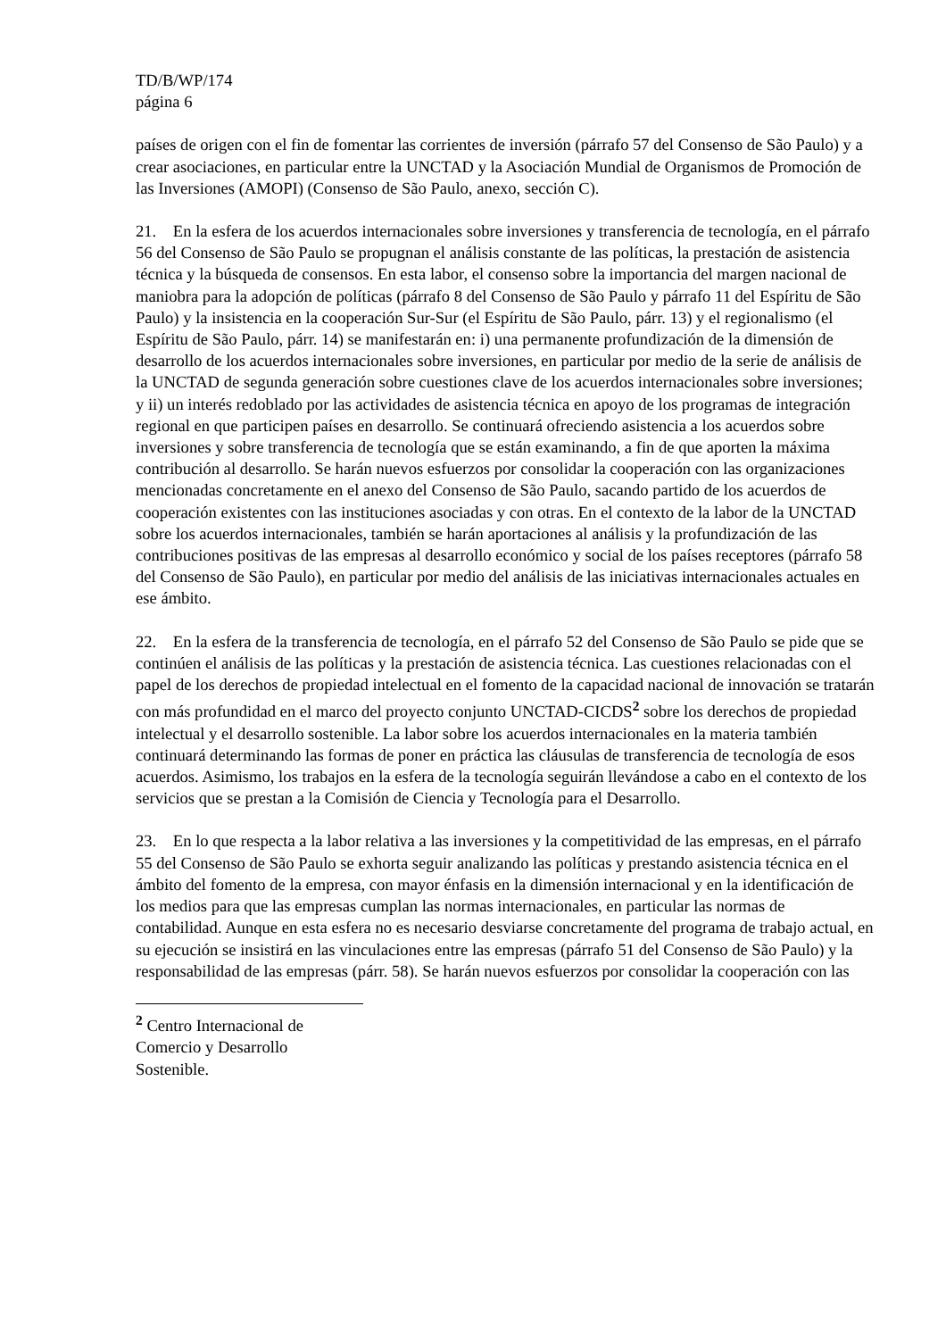TD/B/WP/174
página 6
países de origen con el fin de fomentar las corrientes de inversión (párrafo 57 del Consenso de São Paulo) y a crear asociaciones, en particular entre la UNCTAD y la Asociación Mundial de Organismos de Promoción de las Inversiones (AMOPI) (Consenso de São Paulo, anexo, sección C).
21. En la esfera de los acuerdos internacionales sobre inversiones y transferencia de tecnología, en el párrafo 56 del Consenso de São Paulo se propugnan el análisis constante de las políticas, la prestación de asistencia técnica y la búsqueda de consensos. En esta labor, el consenso sobre la importancia del margen nacional de maniobra para la adopción de políticas (párrafo 8 del Consenso de São Paulo y párrafo 11 del Espíritu de São Paulo) y la insistencia en la cooperación Sur-Sur (el Espíritu de São Paulo, párr. 13) y el regionalismo (el Espíritu de São Paulo, párr. 14) se manifestarán en: i) una permanente profundización de la dimensión de desarrollo de los acuerdos internacionales sobre inversiones, en particular por medio de la serie de análisis de la UNCTAD de segunda generación sobre cuestiones clave de los acuerdos internacionales sobre inversiones; y ii) un interés redoblado por las actividades de asistencia técnica en apoyo de los programas de integración regional en que participen países en desarrollo. Se continuará ofreciendo asistencia a los acuerdos sobre inversiones y sobre transferencia de tecnología que se están examinando, a fin de que aporten la máxima contribución al desarrollo. Se harán nuevos esfuerzos por consolidar la cooperación con las organizaciones mencionadas concretamente en el anexo del Consenso de São Paulo, sacando partido de los acuerdos de cooperación existentes con las instituciones asociadas y con otras. En el contexto de la labor de la UNCTAD sobre los acuerdos internacionales, también se harán aportaciones al análisis y la profundización de las contribuciones positivas de las empresas al desarrollo económico y social de los países receptores (párrafo 58 del Consenso de São Paulo), en particular por medio del análisis de las iniciativas internacionales actuales en ese ámbito.
22. En la esfera de la transferencia de tecnología, en el párrafo 52 del Consenso de São Paulo se pide que se continúen el análisis de las políticas y la prestación de asistencia técnica. Las cuestiones relacionadas con el papel de los derechos de propiedad intelectual en el fomento de la capacidad nacional de innovación se tratarán con más profundidad en el marco del proyecto conjunto UNCTAD-CICDS<sup>2</sup> sobre los derechos de propiedad intelectual y el desarrollo sostenible. La labor sobre los acuerdos internacionales en la materia también continuará determinando las formas de poner en práctica las cláusulas de transferencia de tecnología de esos acuerdos. Asimismo, los trabajos en la esfera de la tecnología seguirán llevándose a cabo en el contexto de los servicios que se prestan a la Comisión de Ciencia y Tecnología para el Desarrollo.
23. En lo que respecta a la labor relativa a las inversiones y la competitividad de las empresas, en el párrafo 55 del Consenso de São Paulo se exhorta seguir analizando las políticas y prestando asistencia técnica en el ámbito del fomento de la empresa, con mayor énfasis en la dimensión internacional y en la identificación de los medios para que las empresas cumplan las normas internacionales, en particular las normas de contabilidad. Aunque en esta esfera no es necesario desviarse concretamente del programa de trabajo actual, en su ejecución se insistirá en las vinculaciones entre las empresas (párrafo 51 del Consenso de São Paulo) y la responsabilidad de las empresas (párr. 58). Se harán nuevos esfuerzos por consolidar la cooperación con las
<sup>2</sup> Centro Internacional de Comercio y Desarrollo Sostenible.